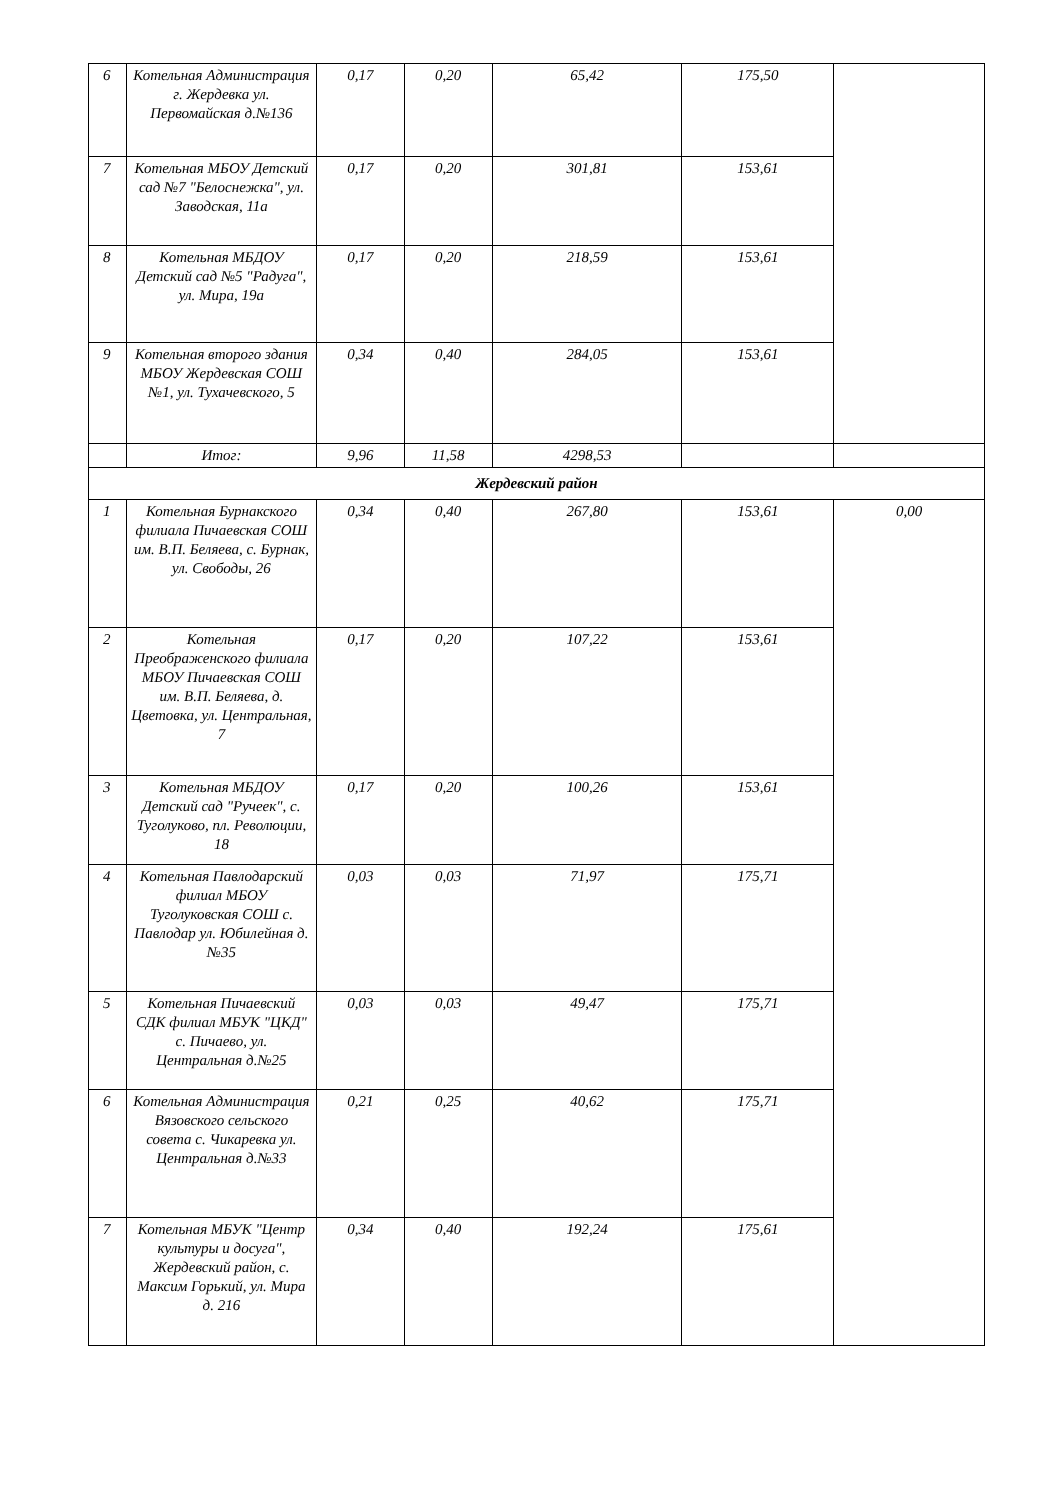| 6 | Котельная Администрация г. Жердевка ул. Первомайская д.№136 | 0,17 | 0,20 | 65,42 | 175,50 | |
| 7 | Котельная МБОУ Детский сад №7 "Белоснежка", ул. Заводская, 11а | 0,17 | 0,20 | 301,81 | 153,61 | |
| 8 | Котельная МБДОУ Детский сад №5 "Радуга", ул. Мира, 19а | 0,17 | 0,20 | 218,59 | 153,61 | |
| 9 | Котельная второго здания МБОУ Жердевская СОШ №1, ул. Тухачевского, 5 | 0,34 | 0,40 | 284,05 | 153,61 | |
| | Итог: | 9,96 | 11,58 | 4298,53 | | |
| Жердевский район | | | | | | |
| 1 | Котельная Бурнакского филиала Пичаевская СОШ им. В.П. Беляева, с. Бурнак, ул. Свободы, 26 | 0,34 | 0,40 | 267,80 | 153,61 | 0,00 |
| 2 | Котельная Преображенского филиала МБОУ Пичаевская СОШ им. В.П. Беляева, д. Цветовка, ул. Центральная, 7 | 0,17 | 0,20 | 107,22 | 153,61 | |
| 3 | Котельная МБДОУ Детский сад "Ручеек", с. Туголуково, пл. Революции, 18 | 0,17 | 0,20 | 100,26 | 153,61 | |
| 4 | Котельная Павлодарский филиал МБОУ Туголуковская СОШ с. Павлодар ул. Юбилейная д.№35 | 0,03 | 0,03 | 71,97 | 175,71 | |
| 5 | Котельная Пичаевский СДК филиал МБУК "ЦКД" с. Пичаево, ул. Центральная д.№25 | 0,03 | 0,03 | 49,47 | 175,71 | |
| 6 | Котельная Администрация Вязовского сельского совета с. Чикаревка ул. Центральная д.№33 | 0,21 | 0,25 | 40,62 | 175,71 | |
| 7 | Котельная МБУК "Центр культуры и досуга", Жердевский район, с. Максим Горький, ул. Мира д. 216 | 0,34 | 0,40 | 192,24 | 175,61 | |